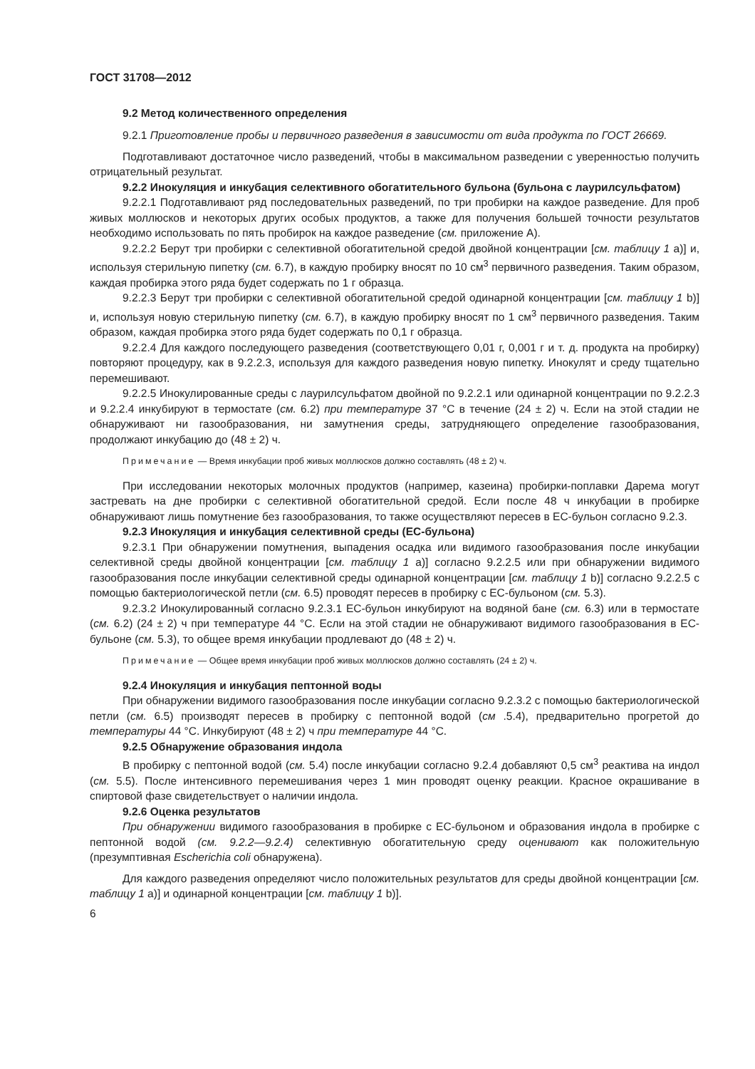ГОСТ 31708—2012
9.2 Метод количественного определения
9.2.1 Приготовление пробы и первичного разведения в зависимости от вида продукта по ГОСТ 26669.
Подготавливают достаточное число разведений, чтобы в максимальном разведении с уверенностью получить отрицательный результат.
9.2.2 Инокуляция и инкубация селективного обогатительного бульона (бульона с лаурилсульфатом)
9.2.2.1 Подготавливают ряд последовательных разведений, по три пробирки на каждое разведение. Для проб живых моллюсков и некоторых других особых продуктов, а также для получения большей точности результатов необходимо использовать по пять пробирок на каждое разведение (см. приложение А).
9.2.2.2 Берут три пробирки с селективной обогатительной средой двойной концентрации [см. таблицу 1 а)] и, используя стерильную пипетку (см. 6.7), в каждую пробирку вносят по 10 см<sup>3</sup> первичного разведения. Таким образом, каждая пробирка этого ряда будет содержать по 1 г образца.
9.2.2.3 Берут три пробирки с селективной обогатительной средой одинарной концентрации [см. таблицу 1 b)] и, используя новую стерильную пипетку (см. 6.7), в каждую пробирку вносят по 1 см<sup>3</sup> первичного разведения. Таким образом, каждая пробирка этого ряда будет содержать по 0,1 г образца.
9.2.2.4 Для каждого последующего разведения (соответствующего 0,01 г, 0,001 г и т. д. продукта на пробирку) повторяют процедуру, как в 9.2.2.3, используя для каждого разведения новую пипетку. Инокулят и среду тщательно перемешивают.
9.2.2.5 Инокулированные среды с лаурилсульфатом двойной по 9.2.2.1 или одинарной концентрации по 9.2.2.3 и 9.2.2.4 инкубируют в термостате (см. 6.2) при температуре 37 °С в течение (24 ± 2) ч. Если на этой стадии не обнаруживают ни газообразования, ни замутнения среды, затрудняющего определение газообразования, продолжают инкубацию до (48 ± 2) ч.
Примечание — Время инкубации проб живых моллюсков должно составлять (48 ± 2) ч.
При исследовании некоторых молочных продуктов (например, казеина) пробирки-поплавки Дарема могут застревать на дне пробирки с селективной обогатительной средой. Если после 48 ч инкубации в пробирке обнаруживают лишь помутнение без газообразования, то также осуществляют пересев в ЕС-бульон согласно 9.2.3.
9.2.3 Инокуляция и инкубация селективной среды (ЕС-бульона)
9.2.3.1 При обнаружении помутнения, выпадения осадка или видимого газообразования после инкубации селективной среды двойной концентрации [см. таблицу 1 а)] согласно 9.2.2.5 или при обнаружении видимого газообразования после инкубации селективной среды одинарной концентрации [см. таблицу 1 b)] согласно 9.2.2.5 с помощью бактериологической петли (см. 6.5) проводят пересев в пробирку с ЕС-бульоном (см. 5.3).
9.2.3.2 Инокулированный согласно 9.2.3.1 ЕС-бульон инкубируют на водяной бане (см. 6.3) или в термостате (см. 6.2) (24 ± 2) ч при температуре 44 °С. Если на этой стадии не обнаруживают видимого газообразования в ЕС-бульоне (см. 5.3), то общее время инкубации продлевают до (48 ± 2) ч.
Примечание — Общее время инкубации проб живых моллюсков должно составлять (24 ± 2) ч.
9.2.4 Инокуляция и инкубация пептонной воды
При обнаружении видимого газообразования после инкубации согласно 9.2.3.2 с помощью бактериологической петли (см. 6.5) производят пересев в пробирку с пептонной водой (см .5.4), предварительно прогретой до температуры 44 °С. Инкубируют (48 ± 2) ч при температуре 44 °С.
9.2.5 Обнаружение образования индола
В пробирку с пептонной водой (см. 5.4) после инкубации согласно 9.2.4 добавляют 0,5 см<sup>3</sup> реактива на индол (см. 5.5). После интенсивного перемешивания через 1 мин проводят оценку реакции. Красное окрашивание в спиртовой фазе свидетельствует о наличии индола.
9.2.6 Оценка результатов
При обнаружении видимого газообразования в пробирке с ЕС-бульоном и образования индола в пробирке с пептонной водой (см. 9.2.2—9.2.4) селективную обогатительную среду оценивают как положительную (презумптивная Escherichia coli обнаружена).
Для каждого разведения определяют число положительных результатов для среды двойной концентрации [см. таблицу 1 а)] и одинарной концентрации [см. таблицу 1 b)].
6